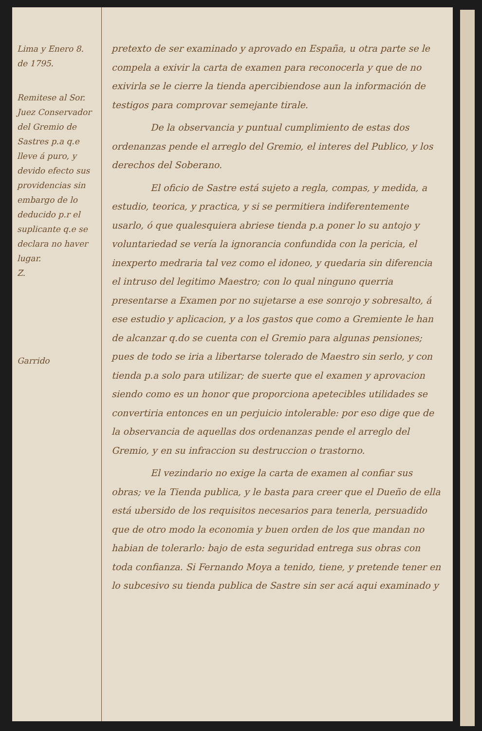Lima y Enero 8.
de 1795.
Remitese al Sor. Juez Conservador del Gremio de Sastres p.a q.e lleve á puro, y devido efecto sus providencias sin embargo de lo deducido p.r el suplicante q.e se declara no haver lugar.
Z.
Garrido
pretexto de ser examinado y aprovado en España, u otra parte se le compela a exivir la carta de examen para reconocerla y que de no exivirla se le cierre la tienda apercibiendose aun la información de testigos para comprovar semejante tirale.
De la observancia y puntual cumplimiento de estas dos ordenanzas pende el arreglo del Gremio, el interes del Publico, y los derechos del Soberano.
El oficio de Sastre está sujeto a regla, compas, y medida, a estudio, teorica, y practica, y si se permitiera indiferentemente usarlo, ó que qualesquiera abriese tienda p.a poner lo su antojo y voluntariedad se vería la ignorancia confundida con la pericia, el inexperto medraria tal vez como el idoneo, y quedaria sin diferencia el intruso del legitimo Maestro; con lo qual ninguno querria presentarse a Examen por no sujetarse a ese sonrojo y sobresalto, á ese estudio y aplicacion, y a los gastos que como a Gremiente le han de alcanzar q.do se cuenta con el Gremio para algunas pensiones; pues de todo se iria a libertarse tolerado de Maestro sin serlo, y con tienda p.a solo para utilizar; de suerte que el examen y aprovacion siendo como es un honor que proporciona apetecibles utilidades se convertiria entonces en un perjuicio intolerable: por eso dige que de la observancia de aquellas dos ordenanzas pende el arreglo del Gremio, y en su infraccion su destruccion o trastorno.
El vezindario no exige la carta de examen al confiar sus obras; ve la Tienda publica, y le basta para creer que el Dueño de ella está ubersido de los requisitos necesarios para tenerla, persuadido que de otro modo la economia y buen orden de los que mandan no habian de tolerarlo: bajo de esta seguridad entrega sus obras con toda confianza. Si Fernando Moya a tenido, tiene, y pretende tener en lo subcesivo su tienda publica de Sastre sin ser acá aqui examinado y